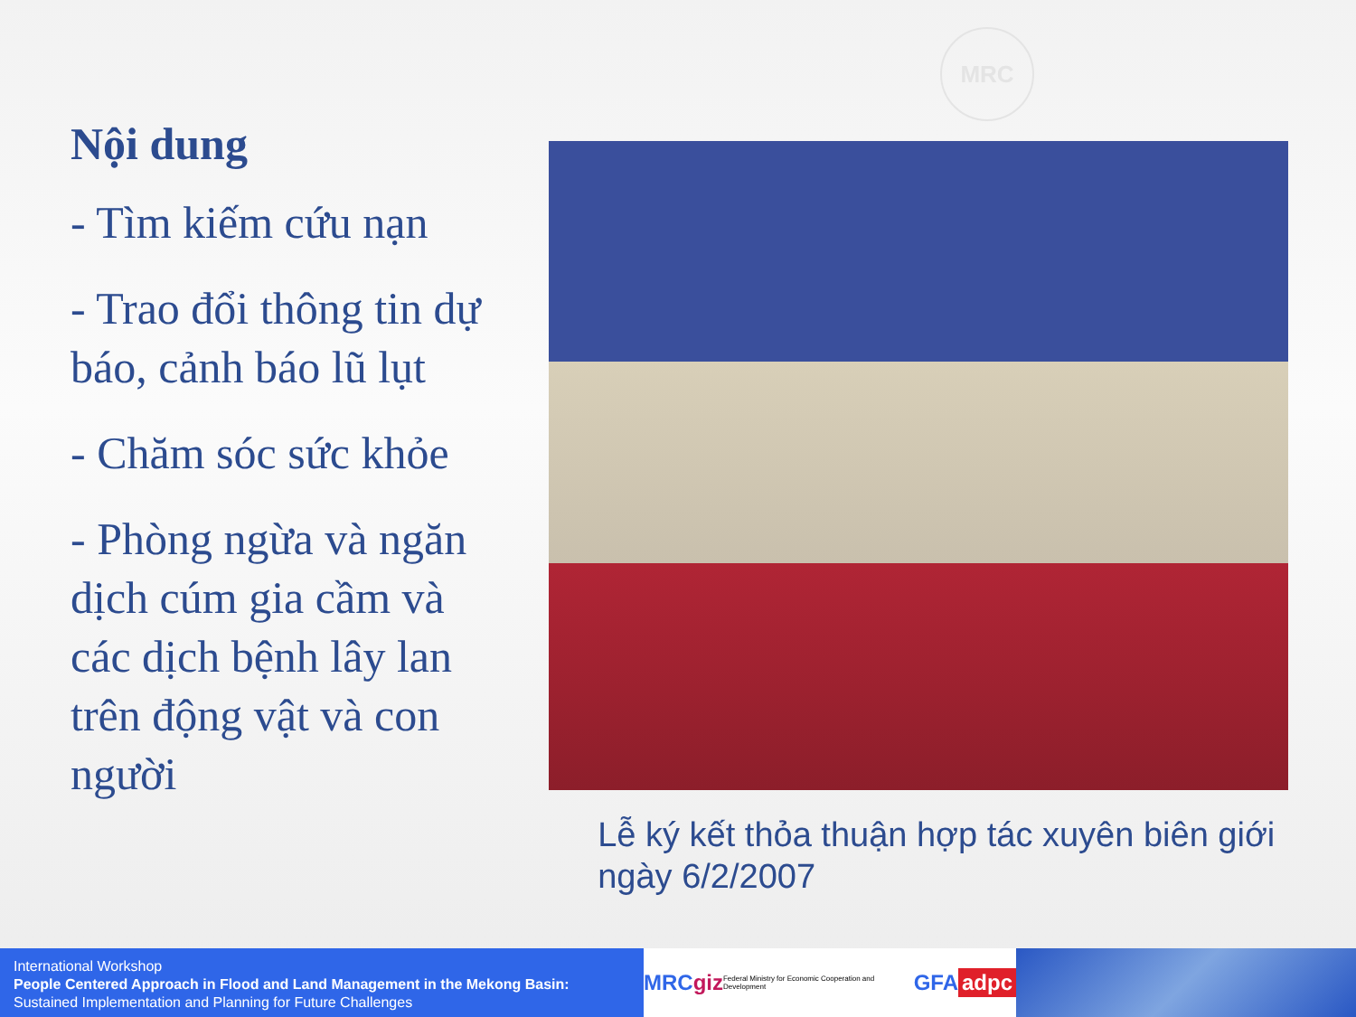MRC
Nội dung
- Tìm kiếm cứu nạn
- Trao đổi thông tin dự báo, cảnh báo lũ lụt
- Chăm sóc sức khỏe
- Phòng ngừa và ngăn dịch cúm gia cầm và các dịch bệnh lây lan trên động vật và con người
Lễ ký kết thỏa thuận hợp tác xuyên biên giới ngày 6/2/2007
International Workshop
People Centered Approach in Flood and Land Management in the Mekong Basin:
Sustained Implementation and Planning for Future Challenges
MRC giz Federal Ministry for Economic Cooperation and Development GFA adpc